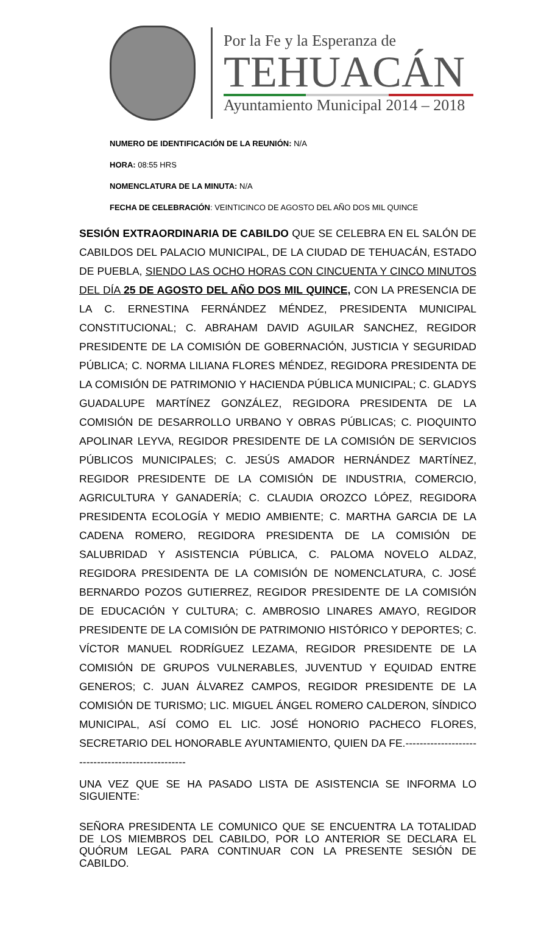Por la Fe y la Esperanza de
TEHUACÁN
Ayuntamiento Municipal 2014 – 2018
NUMERO DE IDENTIFICACIÓN DE LA REUNIÓN: N/A
HORA: 08:55 HRS
NOMENCLATURA DE LA MINUTA: N/A
FECHA DE CELEBRACIÓN: VEINTICINCO DE AGOSTO DEL AÑO DOS MIL QUINCE
SESIÓN EXTRAORDINARIA DE CABILDO QUE SE CELEBRA EN EL SALÓN DE CABILDOS DEL PALACIO MUNICIPAL, DE LA CIUDAD DE TEHUACÁN, ESTADO DE PUEBLA, SIENDO LAS OCHO HORAS CON CINCUENTA Y CINCO MINUTOS DEL DÍA 25 DE AGOSTO DEL AÑO DOS MIL QUINCE, CON LA PRESENCIA DE LA C. ERNESTINA FERNÁNDEZ MÉNDEZ, PRESIDENTA MUNICIPAL CONSTITUCIONAL; C. ABRAHAM DAVID AGUILAR SANCHEZ, REGIDOR PRESIDENTE DE LA COMISIÓN DE GOBERNACIÓN, JUSTICIA Y SEGURIDAD PÚBLICA; C. NORMA LILIANA FLORES MÉNDEZ, REGIDORA PRESIDENTA DE LA COMISIÓN DE PATRIMONIO Y HACIENDA PÚBLICA MUNICIPAL; C. GLADYS GUADALUPE MARTÍNEZ GONZÁLEZ, REGIDORA PRESIDENTA DE LA COMISIÓN DE DESARROLLO URBANO Y OBRAS PÚBLICAS; C. PIOQUINTO APOLINAR LEYVA, REGIDOR PRESIDENTE DE LA COMISIÓN DE SERVICIOS PÚBLICOS MUNICIPALES; C. JESÚS AMADOR HERNÁNDEZ MARTÍNEZ, REGIDOR PRESIDENTE DE LA COMISIÓN DE INDUSTRIA, COMERCIO, AGRICULTURA Y GANADERÍA; C. CLAUDIA OROZCO LÓPEZ, REGIDORA PRESIDENTA ECOLOGÍA Y MEDIO AMBIENTE; C. MARTHA GARCIA DE LA CADENA ROMERO, REGIDORA PRESIDENTA DE LA COMISIÓN DE SALUBRIDAD Y ASISTENCIA PÚBLICA, C. PALOMA NOVELO ALDAZ, REGIDORA PRESIDENTA DE LA COMISIÓN DE NOMENCLATURA, C. JOSÉ BERNARDO POZOS GUTIERREZ, REGIDOR PRESIDENTE DE LA COMISIÓN DE EDUCACIÓN Y CULTURA; C. AMBROSIO LINARES AMAYO, REGIDOR PRESIDENTE DE LA COMISIÓN DE PATRIMONIO HISTÓRICO Y DEPORTES; C. VÍCTOR MANUEL RODRÍGUEZ LEZAMA, REGIDOR PRESIDENTE DE LA COMISIÓN DE GRUPOS VULNERABLES, JUVENTUD Y EQUIDAD ENTRE GENEROS; C. JUAN ÁLVAREZ CAMPOS, REGIDOR PRESIDENTE DE LA COMISIÓN DE TURISMO; LIC. MIGUEL ÁNGEL ROMERO CALDERON, SÍNDICO MUNICIPAL, ASÍ COMO EL LIC. JOSÉ HONORIO PACHECO FLORES, SECRETARIO DEL HONORABLE AYUNTAMIENTO, QUIEN DA FE.--------------------------------------------------
UNA VEZ QUE SE HA PASADO LISTA DE ASISTENCIA SE INFORMA LO SIGUIENTE:
SEÑORA PRESIDENTA LE COMUNICO QUE SE ENCUENTRA LA TOTALIDAD DE LOS MIEMBROS DEL CABILDO, POR LO ANTERIOR SE DECLARA EL QUÓRUM LEGAL PARA CONTINUAR CON LA PRESENTE SESIÓN DE CABILDO.